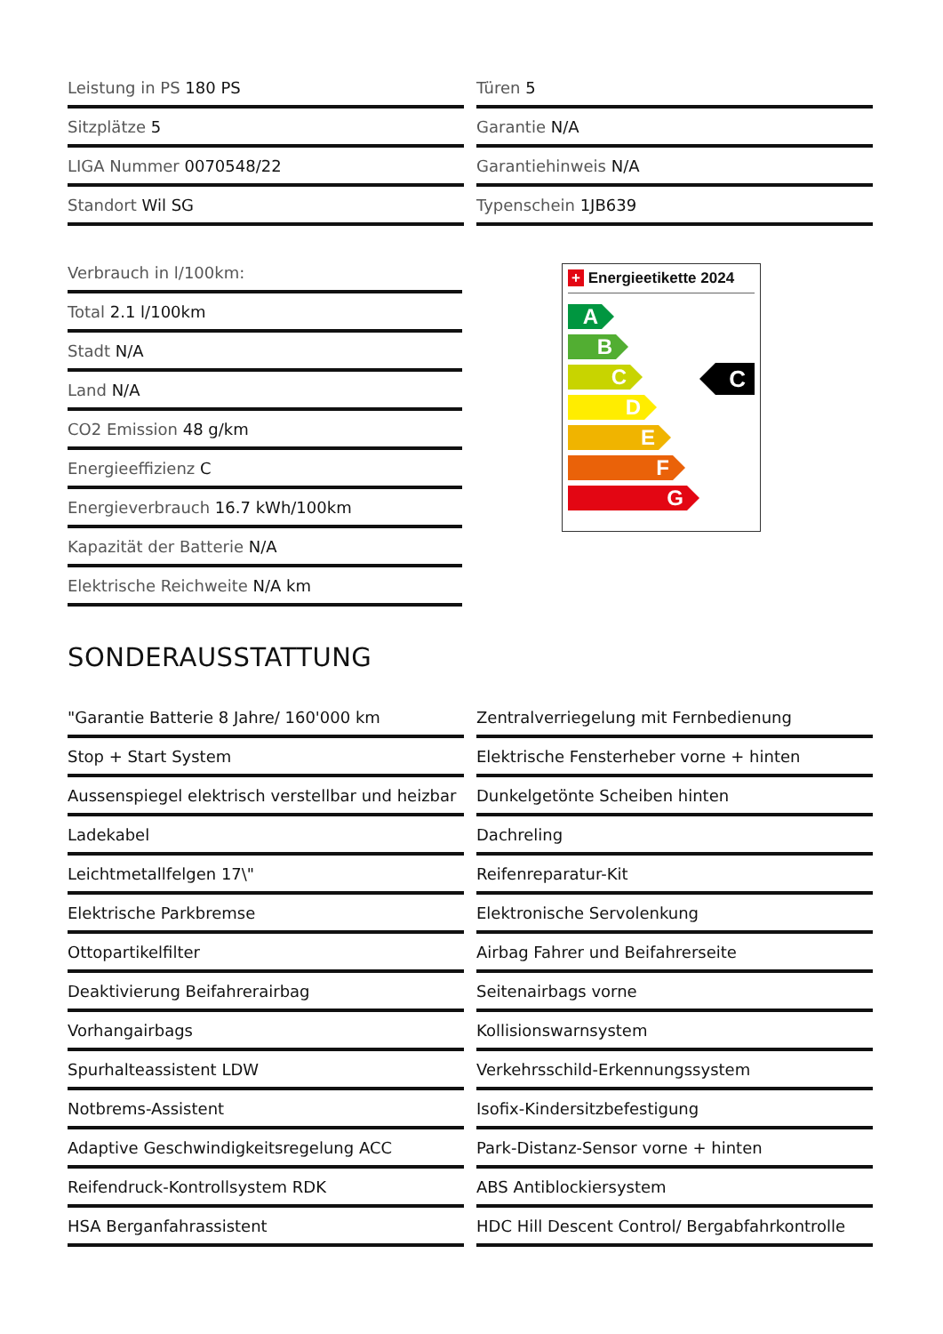Leistung in PS 180 PS
Türen 5
Sitzplätze 5
Garantie N/A
LIGA Nummer 0070548/22
Garantiehinweis N/A
Standort Wil SG
Typenschein 1JB639
Verbrauch in l/100km:
Total 2.1 l/100km
Stadt N/A
Land N/A
CO2 Emission 48 g/km
Energieeffizienz C
Energieverbrauch 16.7 kWh/100km
Kapazität der Batterie N/A
Elektrische Reichweite N/A km
+ Energieetikette 2024
A
B
C
D
E
F
G
C
SONDERAUSSTATTUNG
"Garantie Batterie 8 Jahre/ 160'000 km
Zentralverriegelung mit Fernbedienung
Stop + Start System
Elektrische Fensterheber vorne + hinten
Aussenspiegel elektrisch verstellbar und heizbar
Dunkelgetönte Scheiben hinten
Ladekabel
Dachreling
Leichtmetallfelgen 17\"
Reifenreparatur-Kit
Elektrische Parkbremse
Elektronische Servolenkung
Ottopartikelfilter
Airbag Fahrer und Beifahrerseite
Deaktivierung Beifahrerairbag
Seitenairbags vorne
Vorhangairbags
Kollisionswarnsystem
Spurhalteassistent LDW
Verkehrsschild-Erkennungssystem
Notbrems-Assistent
Isofix-Kindersitzbefestigung
Adaptive Geschwindigkeitsregelung ACC
Park-Distanz-Sensor vorne + hinten
Reifendruck-Kontrollsystem RDK
ABS Antiblockiersystem
HSA Berganfahrassistent
HDC Hill Descent Control/ Bergabfahrkontrolle